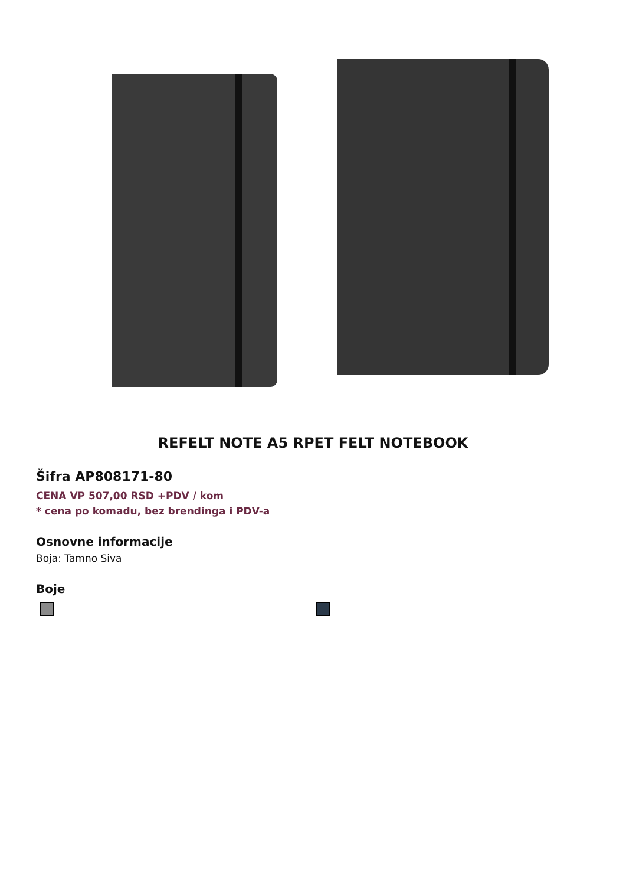REFELT NOTE A5 RPET FELT NOTEBOOK
Šifra AP808171-80
CENA VP 507,00 RSD +PDV / kom
* cena po komadu, bez brendinga i PDV-a
Osnovne informacije
Boja: Tamno Siva
Boje